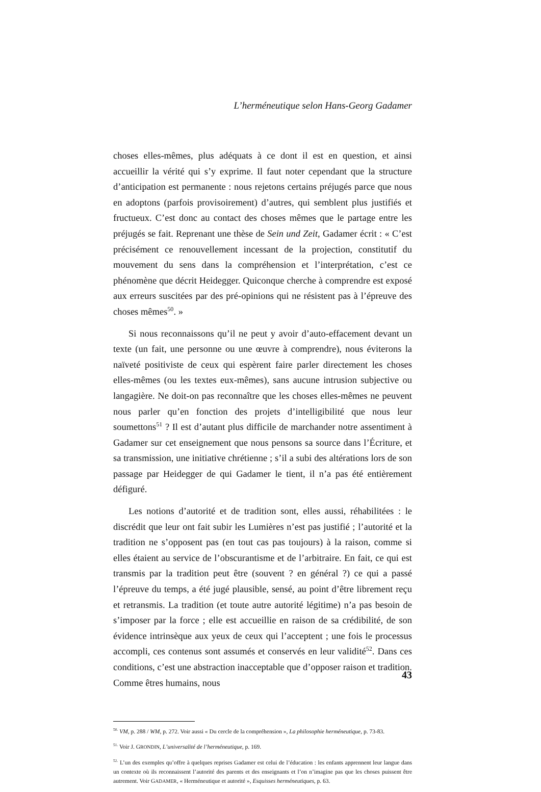L’herméneutique selon Hans-Georg Gadamer
choses elles-mêmes, plus adéquats à ce dont il est en question, et ainsi accueillir la vérité qui s’y exprime. Il faut noter cependant que la structure d’anticipation est permanente : nous rejetons certains préjugés parce que nous en adoptons (parfois provisoirement) d’autres, qui semblent plus justifiés et fructueux. C’est donc au contact des choses mêmes que le partage entre les préjugés se fait. Reprenant une thèse de Sein und Zeit, Gadamer écrit : « C’est précisément ce renouvellement incessant de la projection, constitutif du mouvement du sens dans la compréhension et l’interprétation, c’est ce phénomène que décrit Heidegger. Quiconque cherche à comprendre est exposé aux erreurs suscitées par des pré-opinions qui ne résistent pas à l’épreuve des choses mêmes<sup>50</sup>. »
Si nous reconnaissons qu’il ne peut y avoir d’auto-effacement devant un texte (un fait, une personne ou une œuvre à comprendre), nous éviterons la naïveté positiviste de ceux qui espèrent faire parler directement les choses elles-mêmes (ou les textes eux-mêmes), sans aucune intrusion subjective ou langa­gière. Ne doit-on pas reconnaître que les choses elles-mêmes ne peuvent nous parler qu’en fonction des projets d’intelligibilité que nous leur soumettons<sup>51</sup> ? Il est d’autant plus difficile de marchander notre assentiment à Gadamer sur cet enseignement que nous pensons sa source dans l’Écriture, et sa transmission, une initiative chrétienne ; s’il a subi des altérations lors de son passage par Heidegger de qui Gadamer le tient, il n’a pas été entièrement défiguré.
Les notions d’autorité et de tradition sont, elles aussi, réhabilitées : le discré­dit que leur ont fait subir les Lumières n’est pas justifié ; l’autorité et la tradition ne s’opposent pas (en tout cas pas toujours) à la raison, comme si elles étaient au service de l’obscurantisme et de l’arbitraire. En fait, ce qui est transmis par la tradition peut être (souvent ? en général ?) ce qui a passé l’épreuve du temps, a été jugé plausible, sensé, au point d’être librement reçu et retransmis. La tradi­tion (et toute autre autorité légitime) n’a pas besoin de s’imposer par la force ; elle est accueillie en raison de sa crédibilité, de son évidence intrinsèque aux yeux de ceux qui l’acceptent ; une fois le processus accompli, ces contenus sont assumés et conservés en leur validité<sup>52</sup>. Dans ces conditions, c’est une abstraction inacceptable que d’opposer raison et tradition. Comme êtres humains, nous
<sup>50.</sup> VM, p. 288 / WM, p. 272. Voir aussi « Du cercle de la compréhension », La philosophie herméneutique, p. 73-83.
<sup>51.</sup> Voir J. GRONDIN, L’universalité de l’herméneutique, p. 169.
<sup>52.</sup> L’un des exemples qu’offre à quelques reprises Gadamer est celui de l’éducation : les enfants apprennent leur lan­gue dans un contexte où ils reconnaissent l’autorité des parents et des enseignants et l’on n’imagine pas que les choses puissent être autrement. Voir GADAMER, « Herméneutique et autorité », Esquisses herméneutiques, p. 63.
43